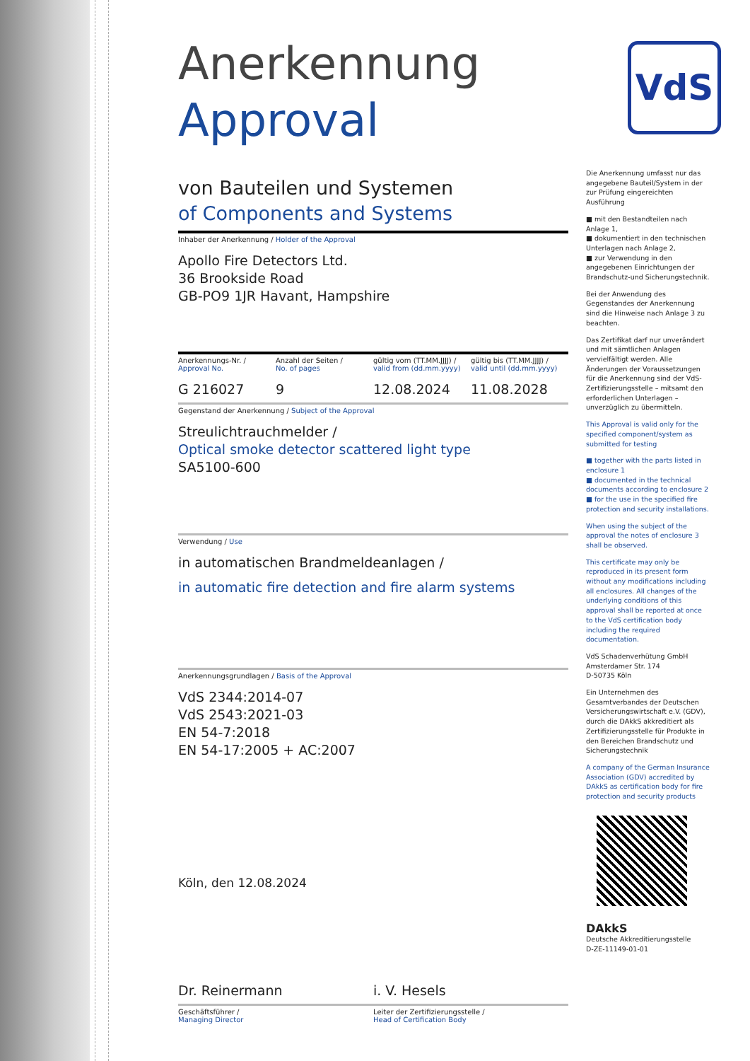VdS
Anerkennung
Approval
von Bauteilen und Systemen
of Components and Systems
Inhaber der Anerkennung / Holder of the Approval
Apollo Fire Detectors Ltd.
36 Brookside Road
GB-PO9 1JR Havant, Hampshire
Anerkennungs-Nr. /
Approval No.
Anzahl der Seiten /
No. of pages
gültig vom (TT.MM.JJJJ) /
valid from (dd.mm.yyyy)
gültig bis (TT.MM.JJJJ) /
valid until (dd.mm.yyyy)
G 216027 9 12.08.2024 11.08.2028
Gegenstand der Anerkennung / Subject of the Approval
Streulichtrauchmelder /
Optical smoke detector scattered light type
SA5100-600
Verwendung / Use
in automatischen Brandmeldeanlagen /
in automatic fire detection and fire alarm systems
Anerkennungsgrundlagen / Basis of the Approval
VdS 2344:2014-07
VdS 2543:2021-03
EN 54-7:2018
EN 54-17:2005 + AC:2007
Köln, den 12.08.2024
Dr. Reinermann i. V. Hesels
Geschäftsführer /
Managing Director
Leiter der Zertifizierungsstelle /
Head of Certification Body
Die Anerkennung umfasst nur das angegebene Bauteil/System in der zur Prüfung eingereichten Ausführung
■ mit den Bestandteilen nach Anlage 1,
■ dokumentiert in den technischen Unterlagen nach Anlage 2,
■ zur Verwendung in den angegebenen Einrichtungen der Brandschutz-und Sicherungstechnik.
Bei der Anwendung des Gegenstandes der Anerkennung sind die Hinweise nach Anlage 3 zu beachten.
Das Zertifikat darf nur unverändert und mit sämtlichen Anlagen vervielfältigt werden. Alle Änderungen der Voraussetzungen für die Anerkennung sind der VdS-Zertifizierungsstelle – mitsamt den erforderlichen Unterlagen – unverzüglich zu übermitteln.
This Approval is valid only for the specified component/system as submitted for testing
■ together with the parts listed in enclosure 1
■ documented in the technical documents according to enclosure 2
■ for the use in the specified fire protection and security installations.
When using the subject of the approval the notes of enclosure 3 shall be observed.
This certificate may only be reproduced in its present form without any modifications including all enclosures. All changes of the underlying conditions of this approval shall be reported at once to the VdS certification body including the required documentation.
VdS Schadenverhütung GmbH
Amsterdamer Str. 174
D-50735 Köln
Ein Unternehmen des Gesamtverbandes der Deutschen Versicherungswirtschaft e.V. (GDV), durch die DAkkS akkreditiert als Zertifizierungsstelle für Produkte in den Bereichen Brandschutz und Sicherungstechnik
A company of the German Insurance Association (GDV) accredited by DAkkS as certification body for fire protection and security products
DAkkS
Deutsche Akkreditierungsstelle
D-ZE-11149-01-01